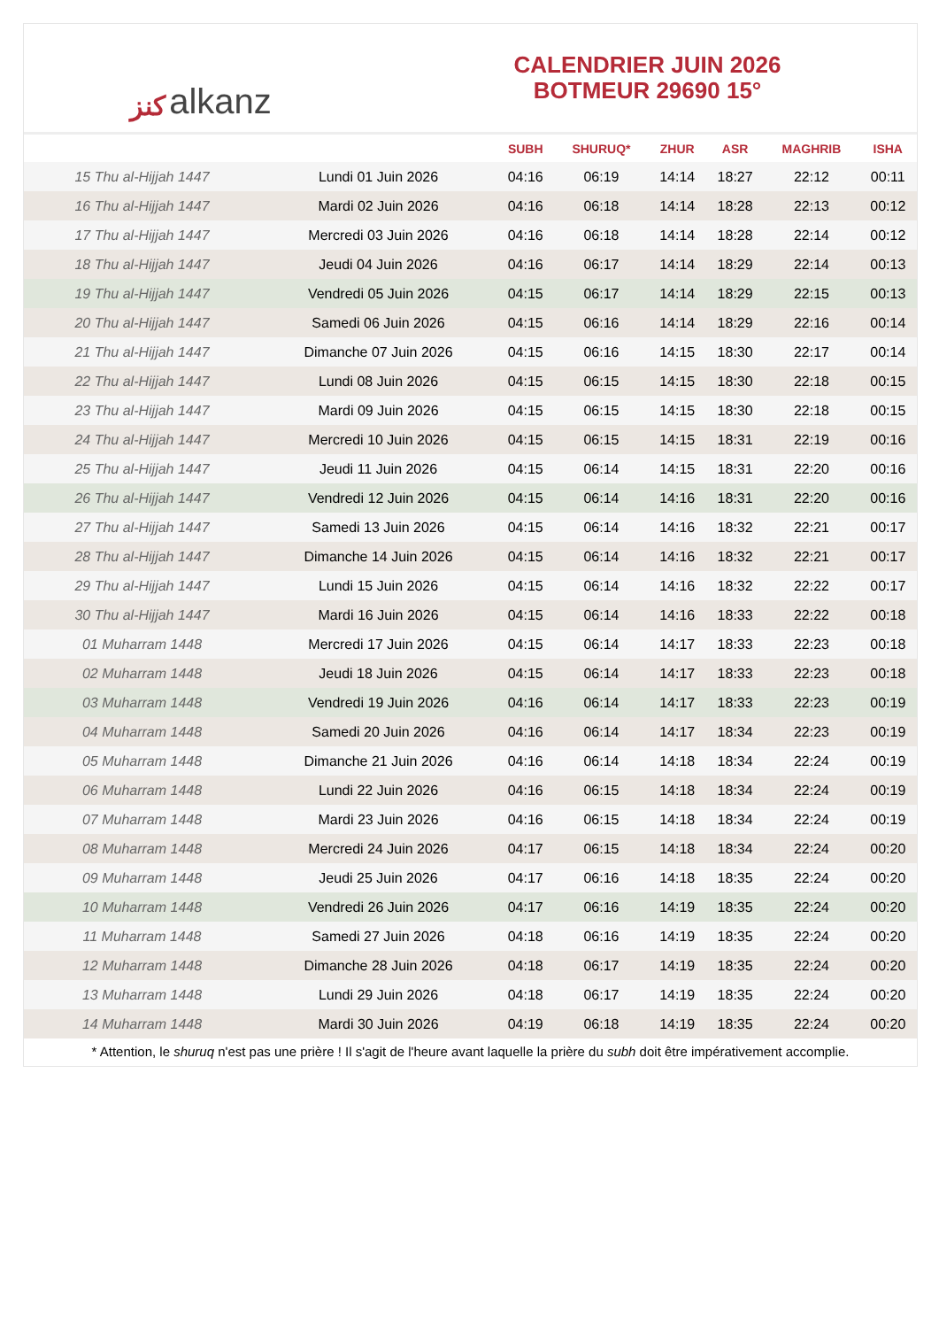ﻛﻨﺰ alkanz
CALENDRIER JUIN 2026
BOTMEUR 29690 15°
| | | SUBH | SHURUQ* | ZHUR | ASR | MAGHRIB | ISHA |
| --- | --- | --- | --- | --- | --- | --- | --- |
| 15 Thu al-Hijjah 1447 | Lundi 01 Juin 2026 | 04:16 | 06:19 | 14:14 | 18:27 | 22:12 | 00:11 |
| 16 Thu al-Hijjah 1447 | Mardi 02 Juin 2026 | 04:16 | 06:18 | 14:14 | 18:28 | 22:13 | 00:12 |
| 17 Thu al-Hijjah 1447 | Mercredi 03 Juin 2026 | 04:16 | 06:18 | 14:14 | 18:28 | 22:14 | 00:12 |
| 18 Thu al-Hijjah 1447 | Jeudi 04 Juin 2026 | 04:16 | 06:17 | 14:14 | 18:29 | 22:14 | 00:13 |
| 19 Thu al-Hijjah 1447 | Vendredi 05 Juin 2026 | 04:15 | 06:17 | 14:14 | 18:29 | 22:15 | 00:13 |
| 20 Thu al-Hijjah 1447 | Samedi 06 Juin 2026 | 04:15 | 06:16 | 14:14 | 18:29 | 22:16 | 00:14 |
| 21 Thu al-Hijjah 1447 | Dimanche 07 Juin 2026 | 04:15 | 06:16 | 14:15 | 18:30 | 22:17 | 00:14 |
| 22 Thu al-Hijjah 1447 | Lundi 08 Juin 2026 | 04:15 | 06:15 | 14:15 | 18:30 | 22:18 | 00:15 |
| 23 Thu al-Hijjah 1447 | Mardi 09 Juin 2026 | 04:15 | 06:15 | 14:15 | 18:30 | 22:18 | 00:15 |
| 24 Thu al-Hijjah 1447 | Mercredi 10 Juin 2026 | 04:15 | 06:15 | 14:15 | 18:31 | 22:19 | 00:16 |
| 25 Thu al-Hijjah 1447 | Jeudi 11 Juin 2026 | 04:15 | 06:14 | 14:15 | 18:31 | 22:20 | 00:16 |
| 26 Thu al-Hijjah 1447 | Vendredi 12 Juin 2026 | 04:15 | 06:14 | 14:16 | 18:31 | 22:20 | 00:16 |
| 27 Thu al-Hijjah 1447 | Samedi 13 Juin 2026 | 04:15 | 06:14 | 14:16 | 18:32 | 22:21 | 00:17 |
| 28 Thu al-Hijjah 1447 | Dimanche 14 Juin 2026 | 04:15 | 06:14 | 14:16 | 18:32 | 22:21 | 00:17 |
| 29 Thu al-Hijjah 1447 | Lundi 15 Juin 2026 | 04:15 | 06:14 | 14:16 | 18:32 | 22:22 | 00:17 |
| 30 Thu al-Hijjah 1447 | Mardi 16 Juin 2026 | 04:15 | 06:14 | 14:16 | 18:33 | 22:22 | 00:18 |
| 01 Muharram 1448 | Mercredi 17 Juin 2026 | 04:15 | 06:14 | 14:17 | 18:33 | 22:23 | 00:18 |
| 02 Muharram 1448 | Jeudi 18 Juin 2026 | 04:15 | 06:14 | 14:17 | 18:33 | 22:23 | 00:18 |
| 03 Muharram 1448 | Vendredi 19 Juin 2026 | 04:16 | 06:14 | 14:17 | 18:33 | 22:23 | 00:19 |
| 04 Muharram 1448 | Samedi 20 Juin 2026 | 04:16 | 06:14 | 14:17 | 18:34 | 22:23 | 00:19 |
| 05 Muharram 1448 | Dimanche 21 Juin 2026 | 04:16 | 06:14 | 14:18 | 18:34 | 22:24 | 00:19 |
| 06 Muharram 1448 | Lundi 22 Juin 2026 | 04:16 | 06:15 | 14:18 | 18:34 | 22:24 | 00:19 |
| 07 Muharram 1448 | Mardi 23 Juin 2026 | 04:16 | 06:15 | 14:18 | 18:34 | 22:24 | 00:19 |
| 08 Muharram 1448 | Mercredi 24 Juin 2026 | 04:17 | 06:15 | 14:18 | 18:34 | 22:24 | 00:20 |
| 09 Muharram 1448 | Jeudi 25 Juin 2026 | 04:17 | 06:16 | 14:18 | 18:35 | 22:24 | 00:20 |
| 10 Muharram 1448 | Vendredi 26 Juin 2026 | 04:17 | 06:16 | 14:19 | 18:35 | 22:24 | 00:20 |
| 11 Muharram 1448 | Samedi 27 Juin 2026 | 04:18 | 06:16 | 14:19 | 18:35 | 22:24 | 00:20 |
| 12 Muharram 1448 | Dimanche 28 Juin 2026 | 04:18 | 06:17 | 14:19 | 18:35 | 22:24 | 00:20 |
| 13 Muharram 1448 | Lundi 29 Juin 2026 | 04:18 | 06:17 | 14:19 | 18:35 | 22:24 | 00:20 |
| 14 Muharram 1448 | Mardi 30 Juin 2026 | 04:19 | 06:18 | 14:19 | 18:35 | 22:24 | 00:20 |
* Attention, le shuruq n'est pas une prière ! Il s'agit de l'heure avant laquelle la prière du subh doit être impérativement accomplie.